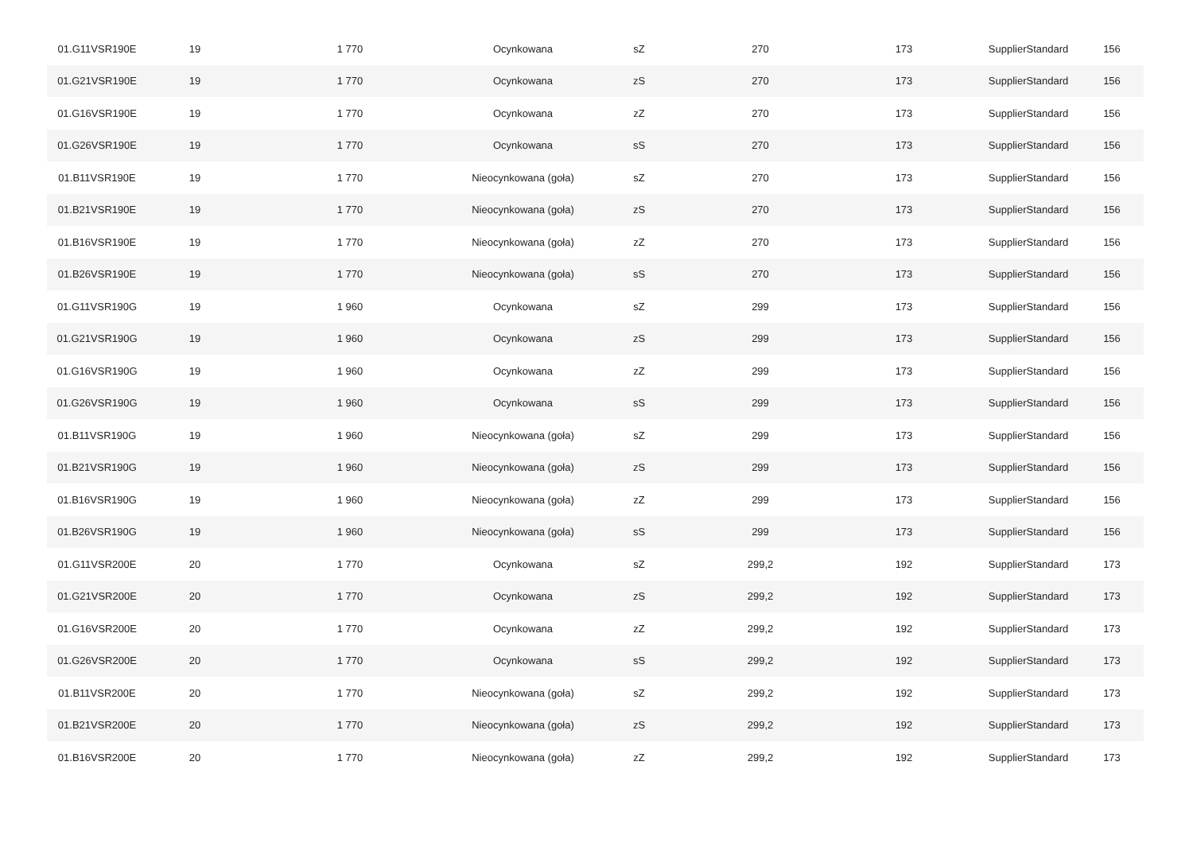| 01.G11VSR190E | 19 | 1 770 | Ocynkowana | sZ | 270 | 173 | SupplierStandard | 156 |
| 01.G21VSR190E | 19 | 1 770 | Ocynkowana | zS | 270 | 173 | SupplierStandard | 156 |
| 01.G16VSR190E | 19 | 1 770 | Ocynkowana | zZ | 270 | 173 | SupplierStandard | 156 |
| 01.G26VSR190E | 19 | 1 770 | Ocynkowana | sS | 270 | 173 | SupplierStandard | 156 |
| 01.B11VSR190E | 19 | 1 770 | Nieocynkowana (goła) | sZ | 270 | 173 | SupplierStandard | 156 |
| 01.B21VSR190E | 19 | 1 770 | Nieocynkowana (goła) | zS | 270 | 173 | SupplierStandard | 156 |
| 01.B16VSR190E | 19 | 1 770 | Nieocynkowana (goła) | zZ | 270 | 173 | SupplierStandard | 156 |
| 01.B26VSR190E | 19 | 1 770 | Nieocynkowana (goła) | sS | 270 | 173 | SupplierStandard | 156 |
| 01.G11VSR190G | 19 | 1 960 | Ocynkowana | sZ | 299 | 173 | SupplierStandard | 156 |
| 01.G21VSR190G | 19 | 1 960 | Ocynkowana | zS | 299 | 173 | SupplierStandard | 156 |
| 01.G16VSR190G | 19 | 1 960 | Ocynkowana | zZ | 299 | 173 | SupplierStandard | 156 |
| 01.G26VSR190G | 19 | 1 960 | Ocynkowana | sS | 299 | 173 | SupplierStandard | 156 |
| 01.B11VSR190G | 19 | 1 960 | Nieocynkowana (goła) | sZ | 299 | 173 | SupplierStandard | 156 |
| 01.B21VSR190G | 19 | 1 960 | Nieocynkowana (goła) | zS | 299 | 173 | SupplierStandard | 156 |
| 01.B16VSR190G | 19 | 1 960 | Nieocynkowana (goła) | zZ | 299 | 173 | SupplierStandard | 156 |
| 01.B26VSR190G | 19 | 1 960 | Nieocynkowana (goła) | sS | 299 | 173 | SupplierStandard | 156 |
| 01.G11VSR200E | 20 | 1 770 | Ocynkowana | sZ | 299,2 | 192 | SupplierStandard | 173 |
| 01.G21VSR200E | 20 | 1 770 | Ocynkowana | zS | 299,2 | 192 | SupplierStandard | 173 |
| 01.G16VSR200E | 20 | 1 770 | Ocynkowana | zZ | 299,2 | 192 | SupplierStandard | 173 |
| 01.G26VSR200E | 20 | 1 770 | Ocynkowana | sS | 299,2 | 192 | SupplierStandard | 173 |
| 01.B11VSR200E | 20 | 1 770 | Nieocynkowana (goła) | sZ | 299,2 | 192 | SupplierStandard | 173 |
| 01.B21VSR200E | 20 | 1 770 | Nieocynkowana (goła) | zS | 299,2 | 192 | SupplierStandard | 173 |
| 01.B16VSR200E | 20 | 1 770 | Nieocynkowana (goła) | zZ | 299,2 | 192 | SupplierStandard | 173 |